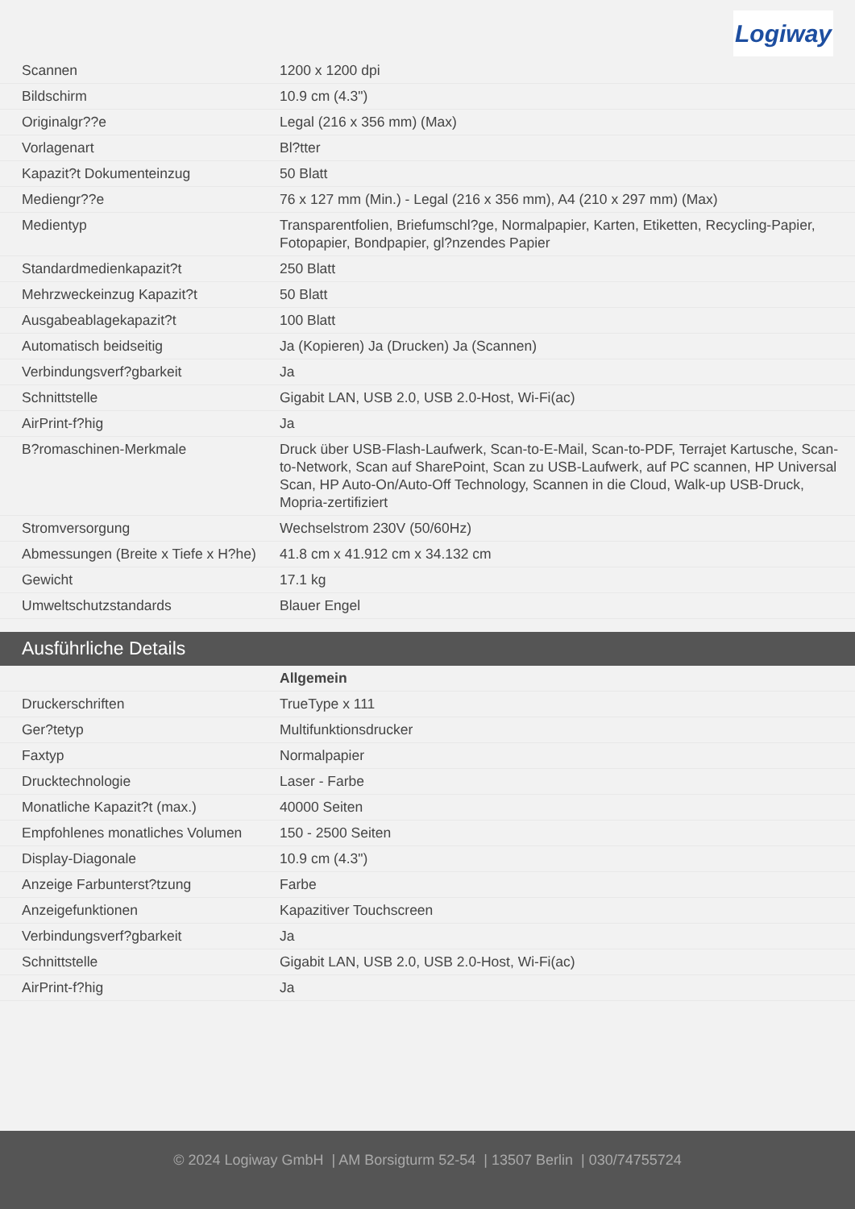Logiway
| Scannen | 1200 x 1200 dpi |
| Bildschirm | 10.9 cm (4.3") |
| Originalgr??e | Legal (216 x 356 mm) (Max) |
| Vorlagenart | Bl?tter |
| Kapazit?t Dokumenteinzug | 50 Blatt |
| Mediengr??e | 76 x 127 mm (Min.) - Legal (216 x 356 mm), A4 (210 x 297 mm) (Max) |
| Medientyp | Transparentfolien, Briefumschl?ge, Normalpapier, Karten, Etiketten, Recycling-Papier, Fotopapier, Bondpapier, gl?nzendes Papier |
| Standardmedienkapazit?t | 250 Blatt |
| Mehrzweckeinzug Kapazit?t | 50 Blatt |
| Ausgabeablagekapazit?t | 100 Blatt |
| Automatisch beidseitig | Ja (Kopieren) Ja (Drucken) Ja (Scannen) |
| Verbindungsverf?gbarkeit | Ja |
| Schnittstelle | Gigabit LAN, USB 2.0, USB 2.0-Host, Wi-Fi(ac) |
| AirPrint-f?hig | Ja |
| B?romaschinen-Merkmale | Druck über USB-Flash-Laufwerk, Scan-to-E-Mail, Scan-to-PDF, Terrajet Kartusche, Scan-to-Network, Scan auf SharePoint, Scan zu USB-Laufwerk, auf PC scannen, HP Universal Scan, HP Auto-On/Auto-Off Technology, Scannen in die Cloud, Walk-up USB-Druck, Mopria-zertifiziert |
| Stromversorgung | Wechselstrom 230V (50/60Hz) |
| Abmessungen (Breite x Tiefe x H?he) | 41.8 cm x 41.912 cm x 34.132 cm |
| Gewicht | 17.1 kg |
| Umweltschutzstandards | Blauer Engel |
Ausführliche Details
| | Allgemein |
| Druckerschriften | TrueType x 111 |
| Ger?tetyp | Multifunktionsdrucker |
| Faxtyp | Normalpapier |
| Drucktechnologie | Laser - Farbe |
| Monatliche Kapazit?t (max.) | 40000 Seiten |
| Empfohlenes monatliches Volumen | 150 - 2500 Seiten |
| Display-Diagonale | 10.9 cm (4.3") |
| Anzeige Farbunterst?tzung | Farbe |
| Anzeigefunktionen | Kapazitiver Touchscreen |
| Verbindungsverf?gbarkeit | Ja |
| Schnittstelle | Gigabit LAN, USB 2.0, USB 2.0-Host, Wi-Fi(ac) |
| AirPrint-f?hig | Ja |
© 2024 Logiway GmbH | AM Borsigturm 52-54 | 13507 Berlin | 030/74755724